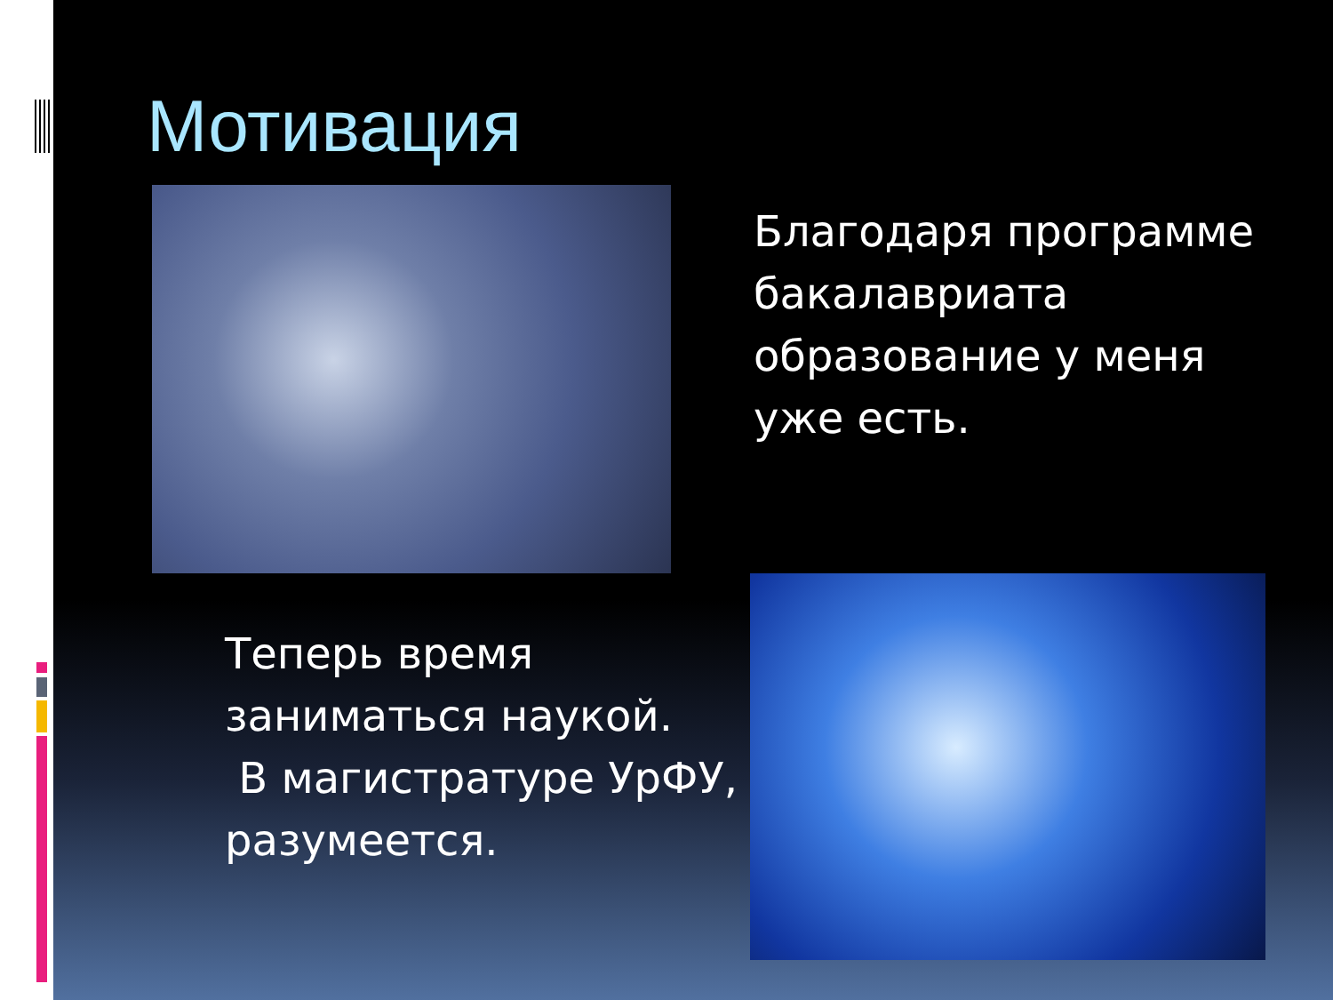Мотивация
Благодаря программе бакалавриата образование у меня уже есть.
Теперь время заниматься наукой.
В магистратуре УрФУ, разумеется.